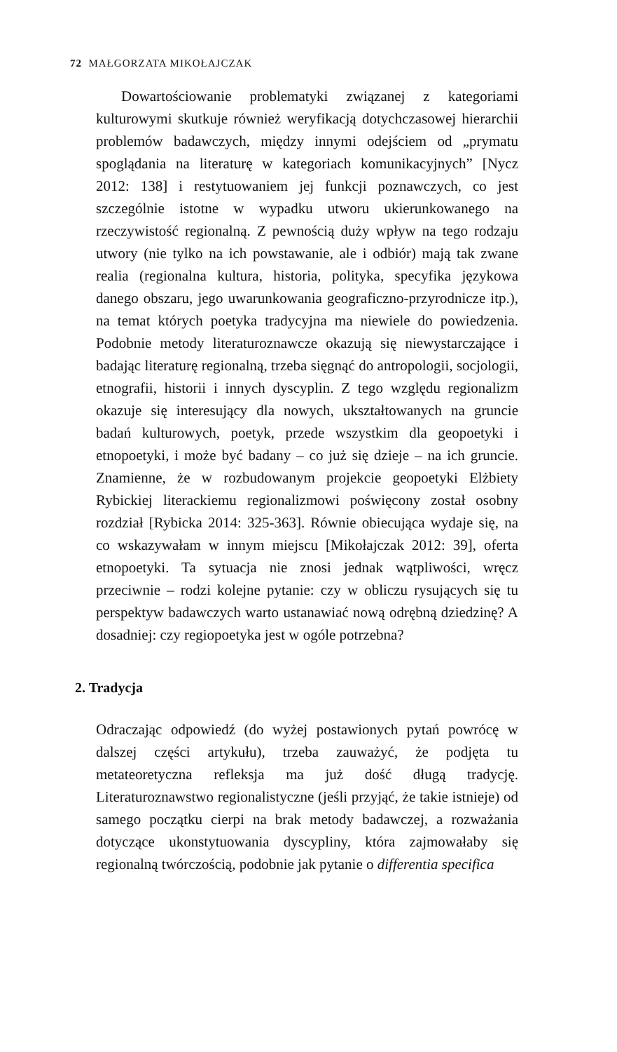72 MAŁGORZATA MIKOŁAJCZAK
Dowartościowanie problematyki związanej z kategoriami kulturowymi skutkuje również weryfikacją dotychczasowej hierarchii problemów badawczych, między innymi odejściem od „prymatu spoglądania na literaturę w kategoriach komunikacyjnych” [Nycz 2012: 138] i restytuowaniem jej funkcji poznawczych, co jest szczególnie istotne w wypadku utworu ukierunkowanego na rzeczywistość regionalną. Z pewnością duży wpływ na tego rodzaju utwory (nie tylko na ich powstawanie, ale i odbiór) mają tak zwane realia (regionalna kultura, historia, polityka, specyfika językowa danego obszaru, jego uwarunkowania geograficzno-przyrodnicze itp.), na temat których poetyka tradycyjna ma niewiele do powiedzenia. Podobnie metody literaturoznawcze okazują się niewystarczające i badając literaturę regionalną, trzeba sięgnąć do antropologii, socjologii, etnografii, historii i innych dyscyplin. Z tego względu regionalizm okazuje się interesujący dla nowych, ukształtowanych na gruncie badań kulturowych, poetyk, przede wszystkim dla geopoetyki i etnopoetyki, i może być badany – co już się dzieje – na ich gruncie. Znamienne, że w rozbudowanym projekcie geopoetyki Elżbiety Rybickiej literackiemu regionalizmowi poświęcony został osobny rozdział [Rybicka 2014: 325-363]. Równie obiecująca wydaje się, na co wskazywałam w innym miejscu [Mikołajczak 2012: 39], oferta etnopoetyki. Ta sytuacja nie znosi jednak wątpliwości, wręcz przeciwnie – rodzi kolejne pytanie: czy w obliczu rysujących się tu perspektyw badawczych warto ustanawiać nową odrębną dziedzinę? A dosadniej: czy regiopoetyka jest w ogóle potrzebna?
2. Tradycja
Odraczając odpowiedź (do wyżej postawionych pytań powrócę w dalszej części artykułu), trzeba zauważyć, że podjęta tu metateoretyczna refleksja ma już dość długą tradycję. Literaturoznawstwo regionalistyczne (jeśli przyjąć, że takie istnieje) od samego początku cierpi na brak metody badawczej, a rozważania dotyczące ukonstytuowania dyscypliny, która zajmowałaby się regionalną twórczością, podobnie jak pytanie o differentia specifica